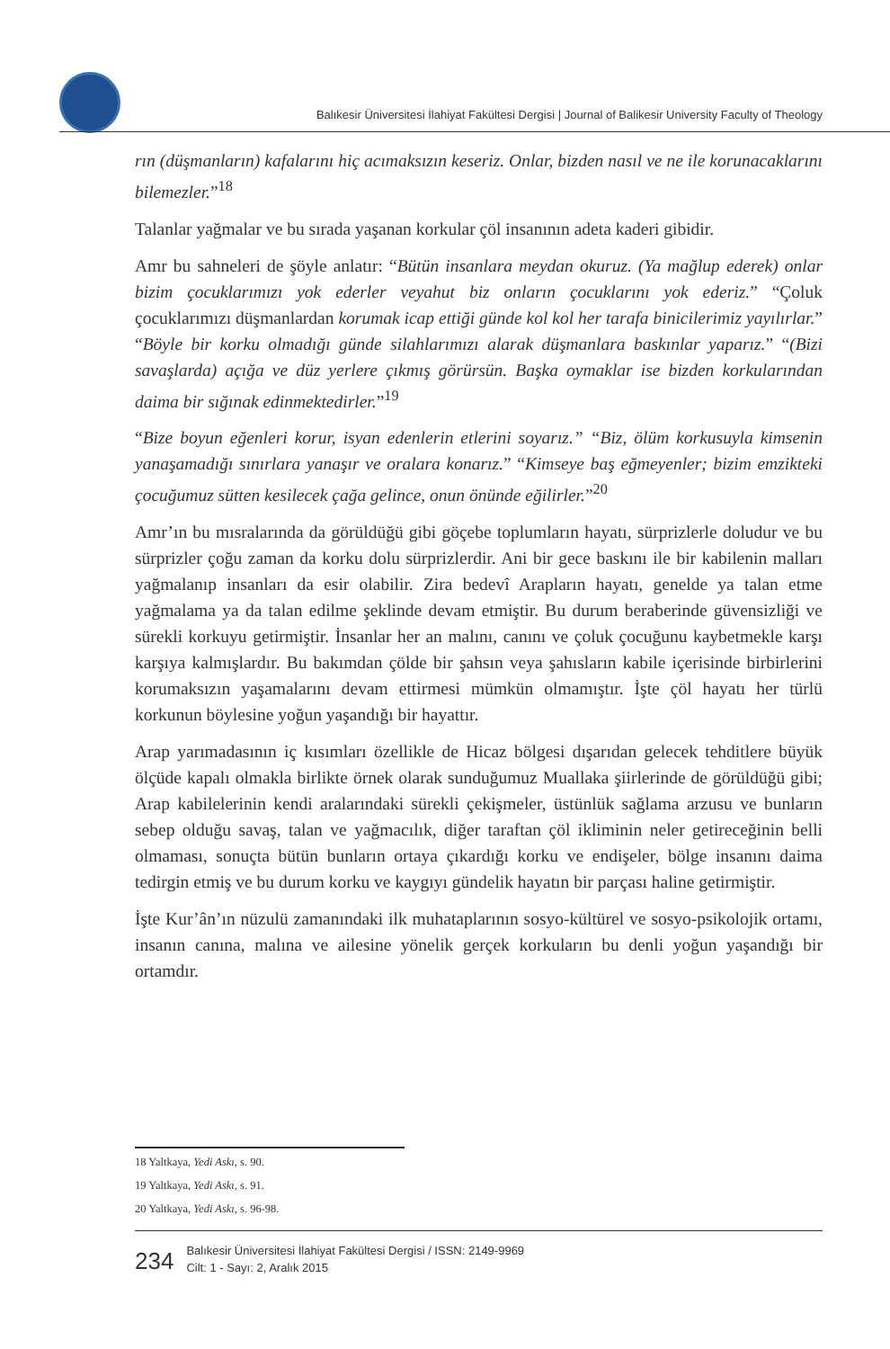Balıkesir Üniversitesi İlahiyat Fakültesi Dergisi | Journal of Balikesir University Faculty of Theology
rın (düşmanların) kafalarını hiç acımaksızın keseriz. Onlar, bizden nasıl ve ne ile korunacaklarını bilemezler.”<sup>18</sup>
Talanlar yağmalar ve bu sırada yaşanan korkular çöl insanının adeta kaderi gibidir.
Amr bu sahneleri de şöyle anlatır: “Bütün insanlara meydan okuruz. (Ya mağlup ederek) onlar bizim çocuklarımızı yok ederler veyahut biz onların çocuklarını yok ederiz.” “Çoluk çocuklarımızı düşmanlardan korumak icap ettiği günde kol kol her tarafa binicilerimiz yayılırlar.” “Böyle bir korku olmadığı günde silahlarımızı alarak düşmanlara baskınlar yaparız.” “(Bizi savaşlarda) açığa ve düz yerlere çıkmış görürsün. Başka oymaklar ise bizden korkularından daima bir sığınak edinmektedirler.”<sup>19</sup>
“Bize boyun eğenleri korur, isyan edenlerin etlerini soyarız.” “Biz, ölüm korkusuyla kimsenin yanaşamadığı sınırlara yanaşır ve oralara konarız.” “Kimseye baş eğmeyenler; bizim emzikteki çocuğumuz sütten kesilecek çağa gelince, onun önünde eğilirler.”<sup>20</sup>
Amr’ın bu mısralarında da görüldüğü gibi göçebe toplumların hayatı, sürprizlerle doludur ve bu sürprizler çoğu zaman da korku dolu sürprizlerdir. Ani bir gece baskını ile bir kabilenin malları yağmalanıp insanları da esir olabilir. Zira bedevî Arapların hayatı, genelde ya talan etme yağmalama ya da talan edilme şeklinde devam etmiştir. Bu durum beraberinde güvensizliği ve sürekli korkuyu getirmiştir. İnsanlar her an malını, canını ve çoluk çocuğunu kaybetmekle karşı karşıya kalmışlardır. Bu bakımdan çölde bir şahsın veya şahısların kabile içerisinde birbirlerini korumaksızın yaşamalarını devam ettirmesi mümkün olmamıştır. İşte çöl hayatı her türlü korkunun böylesine yoğun yaşandığı bir hayattır.
Arap yarımadasının iç kısımları özellikle de Hicaz bölgesi dışarıdan gelecek tehditlere büyük ölçüde kapalı olmakla birlikte örnek olarak sunduğumuz Muallaka şiirlerinde de görüldüğü gibi; Arap kabilelerinin kendi aralarındaki sürekli çekişmeler, üstünlük sağlama arzusu ve bunların sebep olduğu savaş, talan ve yağmacılık, diğer taraftan çöl ikliminin neler getireceğinin belli olmaması, sonuçta bütün bunların ortaya çıkardığı korku ve endişeler, bölge insanını daima tedirgin etmiş ve bu durum korku ve kaygıyı gündelik hayatın bir parçası haline getirmiştir.
İşte Kur’ân’ın nüzulü zamanındaki ilk muhataplarının sosyo-kültürel ve sosyo-psikolojik ortamı, insanın canına, malına ve ailesine yönelik gerçek korkuların bu denli yoğun yaşandığı bir ortamdır.
18 Yaltkaya, Yedi Askı, s. 90.
19 Yaltkaya, Yedi Askı, s. 91.
20 Yaltkaya, Yedi Askı, s. 96-98.
234
Balıkesir Üniversitesi İlahiyat Fakültesi Dergisi / ISSN: 2149-9969
Cilt: 1 - Sayı: 2, Aralık 2015